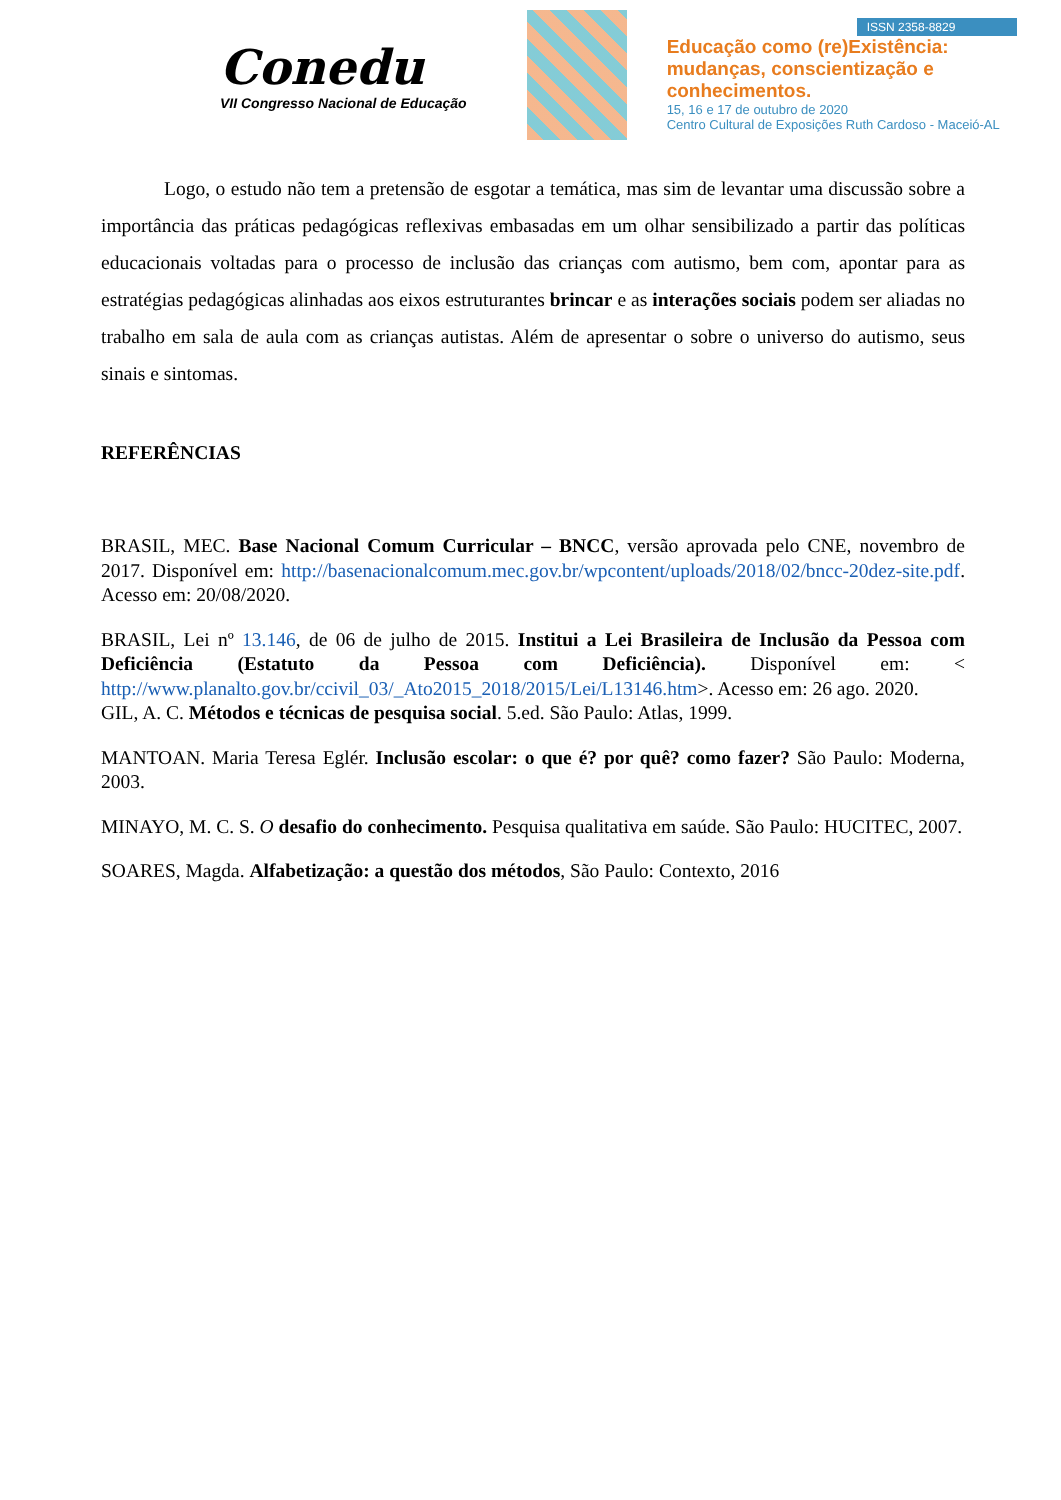Conedu
VII Congresso Nacional de Educação
ISSN 2358-8829
Educação como (re)Existência:
mudanças, conscientização e
conhecimentos.
15, 16 e 17 de outubro de 2020
Centro Cultural de Exposições Ruth Cardoso - Maceió-AL
Logo, o estudo não tem a pretensão de esgotar a temática, mas sim de levantar uma discussão sobre a importância das práticas pedagógicas reflexivas embasadas em um olhar sensibilizado a partir das políticas educacionais voltadas para o processo de inclusão das crianças com autismo, bem com, apontar para as estratégias pedagógicas alinhadas aos eixos estruturantes brincar e as interações sociais podem ser aliadas no trabalho em sala de aula com as crianças autistas. Além de apresentar o sobre o universo do autismo, seus sinais e sintomas.
REFERÊNCIAS
BRASIL, MEC. Base Nacional Comum Curricular – BNCC, versão aprovada pelo CNE, novembro de 2017. Disponível em: http://basenacionalcomum.mec.gov.br/wpcontent/uploads/2018/02/bncc-20dez-site.pdf. Acesso em: 20/08/2020.
BRASIL, Lei nº 13.146, de 06 de julho de 2015. Institui a Lei Brasileira de Inclusão da Pessoa com Deficiência (Estatuto da Pessoa com Deficiência). Disponível em: < http://www.planalto.gov.br/ccivil_03/_Ato2015_2018/2015/Lei/L13146.htm>. Acesso em: 26 ago. 2020.
GIL, A. C. Métodos e técnicas de pesquisa social. 5.ed. São Paulo: Atlas, 1999.
MANTOAN. Maria Teresa Eglér. Inclusão escolar: o que é? por quê? como fazer? São Paulo: Moderna, 2003.
MINAYO, M. C. S. O desafio do conhecimento. Pesquisa qualitativa em saúde. São Paulo: HUCITEC, 2007.
SOARES, Magda. Alfabetização: a questão dos métodos, São Paulo: Contexto, 2016